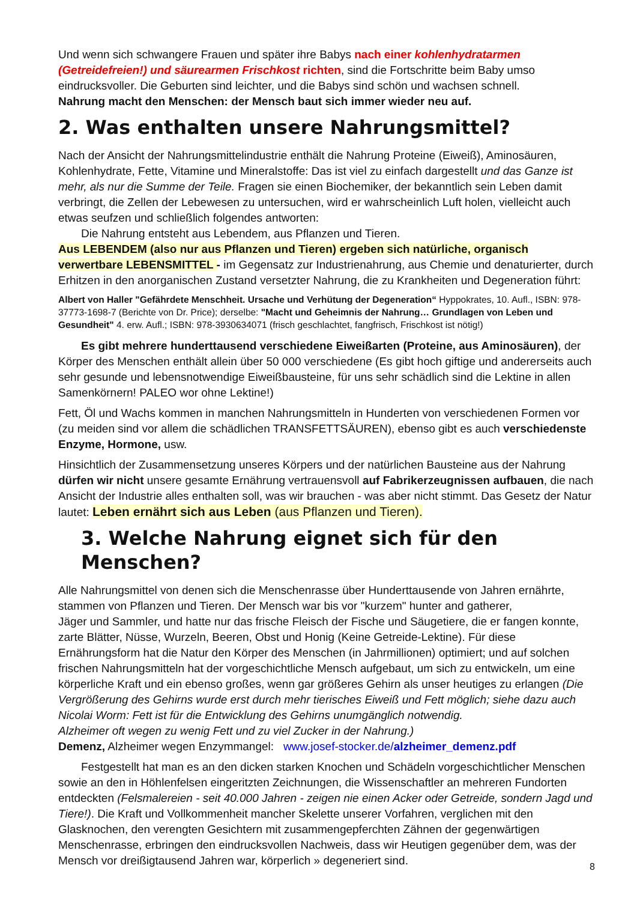Und wenn sich schwangere Frauen und später ihre Babys nach einer kohlenhydratarmen (Getreidefreien!) und säurearmen Frischkost richten, sind die Fortschritte beim Baby umso eindrucksvoller. Die Geburten sind leichter, und die Babys sind schön und wachsen schnell.
Nahrung macht den Menschen: der Mensch baut sich immer wieder neu auf.
2. Was enthalten unsere Nahrungsmittel?
Nach der Ansicht der Nahrungsmittelindustrie enthält die Nahrung Proteine (Eiweiß), Aminosäuren, Kohlenhydrate, Fette, Vitamine und Mineralstoffe: Das ist viel zu einfach dargestellt und das Ganze ist mehr, als nur die Summe der Teile. Fragen sie einen Biochemiker, der bekanntlich sein Leben damit verbringt, die Zellen der Lebewesen zu untersuchen, wird er wahrscheinlich Luft holen, vielleicht auch etwas seufzen und schließlich folgendes antworten:
Die Nahrung entsteht aus Lebendem, aus Pflanzen und Tieren.
Aus LEBENDEM (also nur aus Pflanzen und Tieren) ergeben sich natürliche, organisch verwertbare LEBENSMITTEL - im Gegensatz zur Industrienahrung, aus Chemie und denaturierter, durch Erhitzen in den anorganischen Zustand versetzter Nahrung, die zu Krankheiten und Degeneration führt:
Albert von Haller "Gefährdete Menschheit. Ursache und Verhütung der Degeneration“ Hyppokrates, 10. Aufl., ISBN: 978-37773-1698-7 (Berichte von Dr. Price); derselbe: "Macht und Geheimnis der Nahrung… Grundlagen von Leben und Gesundheit" 4. erw. Aufl.; ISBN: 978-3930634071 (frisch geschlachtet, fangfrisch, Frischkost ist nötig!)
Es gibt mehrere hunderttausend verschiedene Eiweißarten (Proteine, aus Aminosäuren), der Körper des Menschen enthält allein über 50 000 verschiedene (Es gibt hoch giftige und andererseits auch sehr gesunde und lebensnotwendige Eiweißbausteine, für uns sehr schädlich sind die Lektine in allen Samenkörnern! PALEO wor ohne Lektine!)
Fett, Öl und Wachs kommen in manchen Nahrungsmitteln in Hunderten von verschiedenen Formen vor (zu meiden sind vor allem die schädlichen TRANSFETTSÄUREN), ebenso gibt es auch verschiedenste Enzyme, Hormone, usw.
Hinsichtlich der Zusammensetzung unseres Körpers und der natürlichen Bausteine aus der Nahrung dürfen wir nicht unsere gesamte Ernährung vertrauensvoll auf Fabrikerzeugnissen aufbauen, die nach Ansicht der Industrie alles enthalten soll, was wir brauchen - was aber nicht stimmt. Das Gesetz der Natur lautet: Leben ernährt sich aus Leben (aus Pflanzen und Tieren).
3. Welche Nahrung eignet sich für den Menschen?
Alle Nahrungsmittel von denen sich die Menschenrasse über Hunderttausende von Jahren ernährte, stammen von Pflanzen und Tieren. Der Mensch war bis vor "kurzem" hunter and gatherer,
Jäger und Sammler, und hatte nur das frische Fleisch der Fische und Säugetiere, die er fangen konnte, zarte Blätter, Nüsse, Wurzeln, Beeren, Obst und Honig (Keine Getreide-Lektine). Für diese Ernährungsform hat die Natur den Körper des Menschen (in Jahrmillionen) optimiert; und auf solchen frischen Nahrungsmitteln hat der vorgeschichtliche Mensch aufgebaut, um sich zu entwickeln, um eine körperliche Kraft und ein ebenso großes, wenn gar größeres Gehirn als unser heutiges zu erlangen (Die Vergrößerung des Gehirns wurde erst durch mehr tierisches Eiweiß und Fett möglich; siehe dazu auch Nicolai Worm: Fett ist für die Entwicklung des Gehirns unumgänglich notwendig.
Alzheimer oft wegen zu wenig Fett und zu viel Zucker in der Nahrung.)
Demenz, Alzheimer wegen Enzymmangel: www.josef-stocker.de/alzheimer_demenz.pdf
Festgestellt hat man es an den dicken starken Knochen und Schädeln vorgeschichtlicher Menschen sowie an den in Höhlenfelsen eingeritzten Zeichnungen, die Wissenschaftler an mehreren Fundorten entdeckten (Felsmalereien - seit 40.000 Jahren - zeigen nie einen Acker oder Getreide, sondern Jagd und Tiere!). Die Kraft und Vollkommenheit mancher Skelette unserer Vorfahren, verglichen mit den Glasknochen, den verengten Gesichtern mit zusammengepferchten Zähnen der gegenwärtigen Menschenrasse, erbringen den eindrucksvollen Nachweis, dass wir Heutigen gegenüber dem, was der Mensch vor dreißigtausend Jahren war, körperlich » degeneriert sind.
8